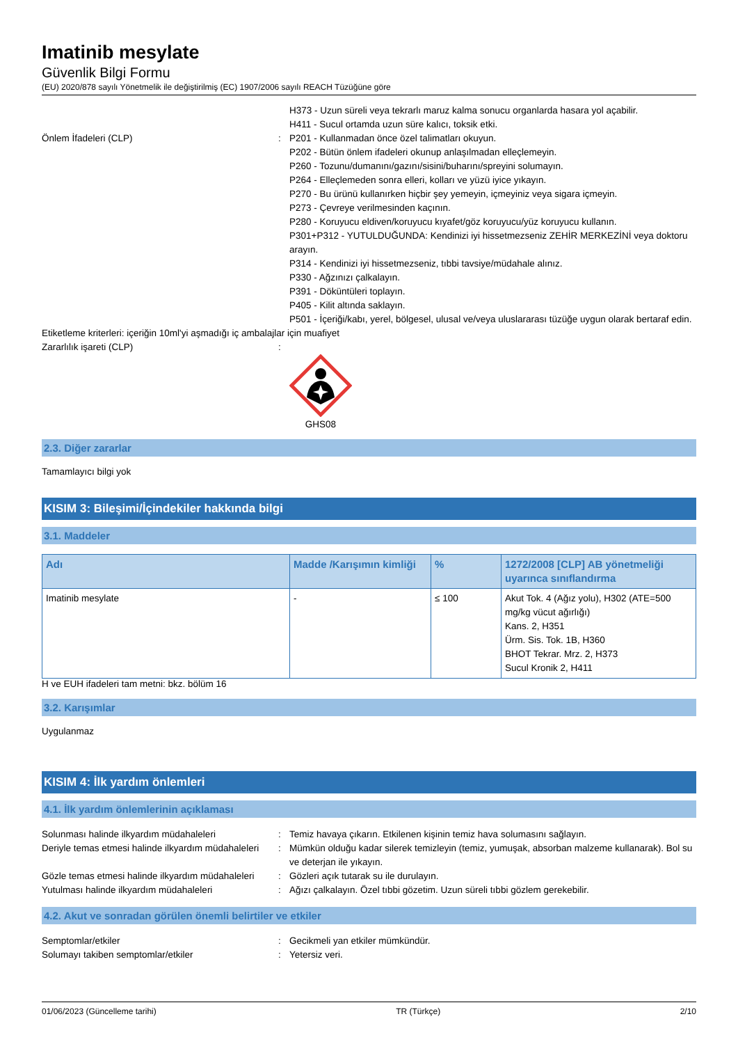Imatinib mesylate
Güvenlik Bilgi Formu
(EU) 2020/878 sayılı Yönetmelik ile değiştirilmiş (EC) 1907/2006 sayılı REACH Tüzüğüne göre
H373 - Uzun süreli veya tekrarlı maruz kalma sonucu organlarda hasara yol açabilir.
H411 - Sucul ortamda uzun süre kalıcı, toksik etki.
Önlem İfadeleri (CLP) : P201 - Kullanmadan önce özel talimatları okuyun.
P202 - Bütün önlem ifadeleri okunup anlaşılmadan elleçlemeyin.
P260 - Tozunu/dumanını/gazını/sisini/buharını/spreyini solumayın.
P264 - Elleçlemeden sonra elleri, kolları ve yüzü iyice yıkayın.
P270 - Bu ürünü kullanırken hiçbir şey yemeyin, içmeyiniz veya sigara içmeyin.
P273 - Çevreye verilmesinden kaçının.
P280 - Koruyucu eldiven/koruyucu kıyafet/göz koruyucu/yüz koruyucu kullanın.
P301+P312 - YUTULDUĞUNDA: Kendinizi iyi hissetmezseniz ZEHİR MERKEZİNİ veya doktoru arayın.
P314 - Kendinizi iyi hissetmezseniz, tıbbi tavsiye/müdahale alınız.
P330 - Ağzınızı çalkalayın.
P391 - Döküntüleri toplayın.
P405 - Kilit altında saklayın.
P501 - İçeriği/kabı, yerel, bölgesel, ulusal ve/veya uluslararası tüzüğe uygun olarak bertaraf edin.
Etiketleme kriterleri: içeriğin 10ml'yi aşmadığı iç ambalajlar için muafiyet
Zararlılık işareti (CLP) :
GHS08
2.3. Diğer zararlar
Tamamlayıcı bilgi yok
KISIM 3: Bileşimi/İçindekiler hakkında bilgi
3.1. Maddeler
| Adı | Madde /Karışımın kimliği | % | 1272/2008 [CLP] AB yönetmeliği uyarınca sınıflandırma |
| --- | --- | --- | --- |
| Imatinib mesylate | - | ≤ 100 | Akut Tok. 4 (Ağız yolu), H302 (ATE=500 mg/kg vücut ağırlığı) Kans. 2, H351 Ürm. Sis. Tok. 1B, H360 BHOT Tekrar. Mrz. 2, H373 Sucul Kronik 2, H411 |
H ve EUH ifadeleri tam metni: bkz. bölüm 16
3.2. Karışımlar
Uygulanmaz
KISIM 4: İlk yardım önlemleri
4.1. İlk yardım önlemlerinin açıklaması
Solunması halinde ilkyardım müdahaleleri : Temiz havaya çıkarın. Etkilenen kişinin temiz hava solumasını sağlayın.
Deriyle temas etmesi halinde ilkyardım müdahaleleri
: Mümkün olduğu kadar silerek temizleyin (temiz, yumuşak, absorban malzeme kullanarak). Bol su ve deterjan ile yıkayın.
Gözle temas etmesi halinde ilkyardım müdahaleleri
: Gözleri açık tutarak su ile durulayın.
Yutulması halinde ilkyardım müdahaleleri : Ağızı çalkalayın. Özel tıbbi gözetim. Uzun süreli tıbbi gözlem gerekebilir.
4.2. Akut ve sonradan görülen önemli belirtiler ve etkiler
Semptomlar/etkiler : Gecikmeli yan etkiler mümkündür.
Solumayı takiben semptomlar/etkiler : Yetersiz veri.
01/06/2023 (Güncelleme tarihi) TR (Türkçe) 2/10